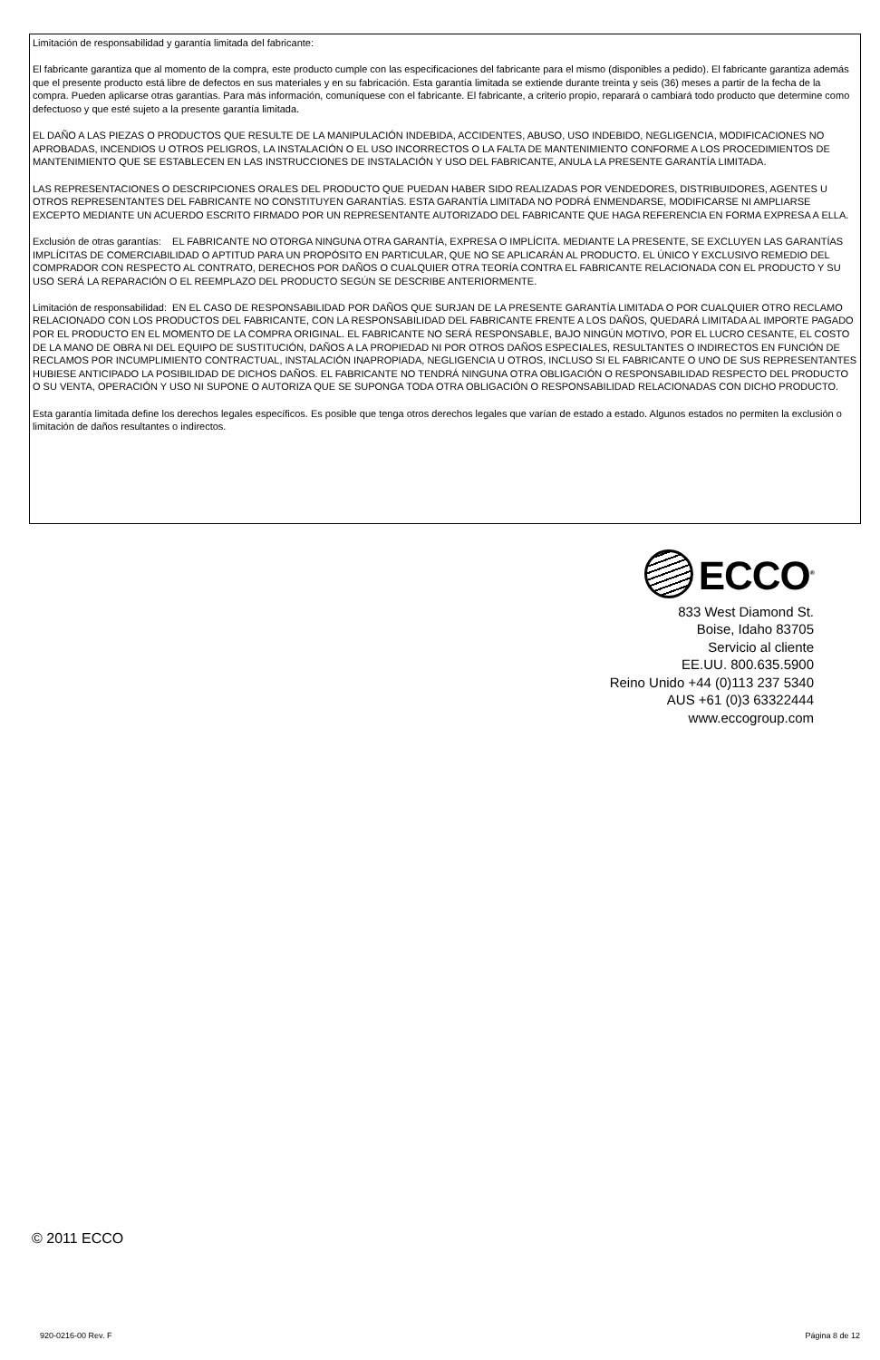Limitación de responsabilidad y garantía limitada del fabricante:
El fabricante garantiza que al momento de la compra, este producto cumple con las especificaciones del fabricante para el mismo (disponibles a pedido). El fabricante garantiza además que el presente producto está libre de defectos en sus materiales y en su fabricación. Esta garantía limitada se extiende durante treinta y seis (36) meses a partir de la fecha de la compra. Pueden aplicarse otras garantías. Para más información, comuníquese con el fabricante. El fabricante, a criterio propio, reparará o cambiará todo producto que determine como defectuoso y que esté sujeto a la presente garantía limitada.
EL DAÑO A LAS PIEZAS O PRODUCTOS QUE RESULTE DE LA MANIPULACIÓN INDEBIDA, ACCIDENTES, ABUSO, USO INDEBIDO, NEGLIGENCIA, MODIFICACIONES NO APROBADAS, INCENDIOS U OTROS PELIGROS, LA INSTALACIÓN O EL USO INCORRECTOS O LA FALTA DE MANTENIMIENTO CONFORME A LOS PROCEDIMIENTOS DE MANTENIMIENTO QUE SE ESTABLECEN EN LAS INSTRUCCIONES DE INSTALACIÓN Y USO DEL FABRICANTE, ANULA LA PRESENTE GARANTÍA LIMITADA.
LAS REPRESENTACIONES O DESCRIPCIONES ORALES DEL PRODUCTO QUE PUEDAN HABER SIDO REALIZADAS POR VENDEDORES, DISTRIBUIDORES, AGENTES U OTROS REPRESENTANTES DEL FABRICANTE NO CONSTITUYEN GARANTÍAS. ESTA GARANTÍA LIMITADA NO PODRÁ ENMENDARSE, MODIFICARSE NI AMPLIARSE EXCEPTO MEDIANTE UN ACUERDO ESCRITO FIRMADO POR UN REPRESENTANTE AUTORIZADO DEL FABRICANTE QUE HAGA REFERENCIA EN FORMA EXPRESA A ELLA.
Exclusión de otras garantías: EL FABRICANTE NO OTORGA NINGUNA OTRA GARANTÍA, EXPRESA O IMPLÍCITA. MEDIANTE LA PRESENTE, SE EXCLUYEN LAS GARANTÍAS IMPLÍCITAS DE COMERCIABILIDAD O APTITUD PARA UN PROPÓSITO EN PARTICULAR, QUE NO SE APLICARÁN AL PRODUCTO. EL ÚNICO Y EXCLUSIVO REMEDIO DEL COMPRADOR CON RESPECTO AL CONTRATO, DERECHOS POR DAÑOS O CUALQUIER OTRA TEORÍA CONTRA EL FABRICANTE RELACIONADA CON EL PRODUCTO Y SU USO SERÁ LA REPARACIÓN O EL REEMPLAZO DEL PRODUCTO SEGÚN SE DESCRIBE ANTERIORMENTE.
Limitación de responsabilidad: EN EL CASO DE RESPONSABILIDAD POR DAÑOS QUE SURJAN DE LA PRESENTE GARANTÍA LIMITADA O POR CUALQUIER OTRO RECLAMO RELACIONADO CON LOS PRODUCTOS DEL FABRICANTE, CON LA RESPONSABILIDAD DEL FABRICANTE FRENTE A LOS DAÑOS, QUEDARÁ LIMITADA AL IMPORTE PAGADO POR EL PRODUCTO EN EL MOMENTO DE LA COMPRA ORIGINAL. EL FABRICANTE NO SERÁ RESPONSABLE, BAJO NINGÚN MOTIVO, POR EL LUCRO CESANTE, EL COSTO DE LA MANO DE OBRA NI DEL EQUIPO DE SUSTITUCIÓN, DAÑOS A LA PROPIEDAD NI POR OTROS DAÑOS ESPECIALES, RESULTANTES O INDIRECTOS EN FUNCIÓN DE RECLAMOS POR INCUMPLIMIENTO CONTRACTUAL, INSTALACIÓN INAPROPIADA, NEGLIGENCIA U OTROS, INCLUSO SI EL FABRICANTE O UNO DE SUS REPRESENTANTES HUBIESE ANTICIPADO LA POSIBILIDAD DE DICHOS DAÑOS. EL FABRICANTE NO TENDRÁ NINGUNA OTRA OBLIGACIÓN O RESPONSABILIDAD RESPECTO DEL PRODUCTO O SU VENTA, OPERACIÓN Y USO NI SUPONE O AUTORIZA QUE SE SUPONGA TODA OTRA OBLIGACIÓN O RESPONSABILIDAD RELACIONADAS CON DICHO PRODUCTO.
Esta garantía limitada define los derechos legales específicos. Es posible que tenga otros derechos legales que varían de estado a estado. Algunos estados no permiten la exclusión o limitación de daños resultantes o indirectos.
ECCO<sup>®</sup>
833 West Diamond St.
Boise, Idaho 83705
Servicio al cliente
EE.UU. 800.635.5900
Reino Unido +44 (0)113 237 5340
AUS +61 (0)3 63322444
www.eccogroup.com
© 2011 ECCO
920-0216-00 Rev. F Página 8 de 12